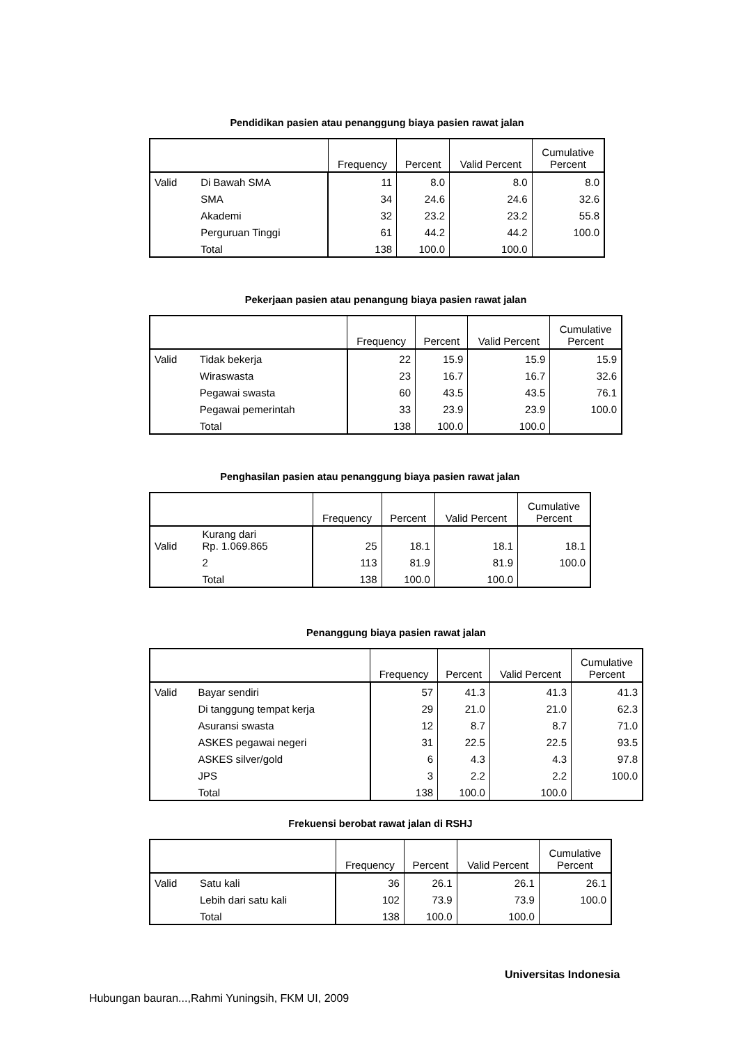Pendidikan pasien atau penanggung biaya pasien rawat jalan
| | | Frequency | Percent | Valid Percent | Cumulative Percent |
| --- | --- | --- | --- | --- | --- |
| Valid | Di Bawah SMA | 11 | 8.0 | 8.0 | 8.0 |
| | SMA | 34 | 24.6 | 24.6 | 32.6 |
| | Akademi | 32 | 23.2 | 23.2 | 55.8 |
| | Perguruan Tinggi | 61 | 44.2 | 44.2 | 100.0 |
| | Total | 138 | 100.0 | 100.0 | |
Pekerjaan pasien atau penangung biaya pasien rawat jalan
| | | Frequency | Percent | Valid Percent | Cumulative Percent |
| --- | --- | --- | --- | --- | --- |
| Valid | Tidak bekerja | 22 | 15.9 | 15.9 | 15.9 |
| | Wiraswasta | 23 | 16.7 | 16.7 | 32.6 |
| | Pegawai swasta | 60 | 43.5 | 43.5 | 76.1 |
| | Pegawai pemerintah | 33 | 23.9 | 23.9 | 100.0 |
| | Total | 138 | 100.0 | 100.0 | |
Penghasilan pasien atau penanggung biaya pasien rawat jalan
| | | Frequency | Percent | Valid Percent | Cumulative Percent |
| --- | --- | --- | --- | --- | --- |
| Valid | Kurang dari Rp. 1.069.865 | 25 | 18.1 | 18.1 | 18.1 |
| | 2 | 113 | 81.9 | 81.9 | 100.0 |
| | Total | 138 | 100.0 | 100.0 | |
Penanggung biaya pasien rawat jalan
| | | Frequency | Percent | Valid Percent | Cumulative Percent |
| --- | --- | --- | --- | --- | --- |
| Valid | Bayar sendiri | 57 | 41.3 | 41.3 | 41.3 |
| | Di tanggung tempat kerja | 29 | 21.0 | 21.0 | 62.3 |
| | Asuransi swasta | 12 | 8.7 | 8.7 | 71.0 |
| | ASKES pegawai negeri | 31 | 22.5 | 22.5 | 93.5 |
| | ASKES silver/gold | 6 | 4.3 | 4.3 | 97.8 |
| | JPS | 3 | 2.2 | 2.2 | 100.0 |
| | Total | 138 | 100.0 | 100.0 | |
Frekuensi berobat rawat jalan di RSHJ
| | | Frequency | Percent | Valid Percent | Cumulative Percent |
| --- | --- | --- | --- | --- | --- |
| Valid | Satu kali | 36 | 26.1 | 26.1 | 26.1 |
| | Lebih dari satu kali | 102 | 73.9 | 73.9 | 100.0 |
| | Total | 138 | 100.0 | 100.0 | |
Universitas Indonesia
Hubungan bauran...,Rahmi Yuningsih, FKM UI, 2009